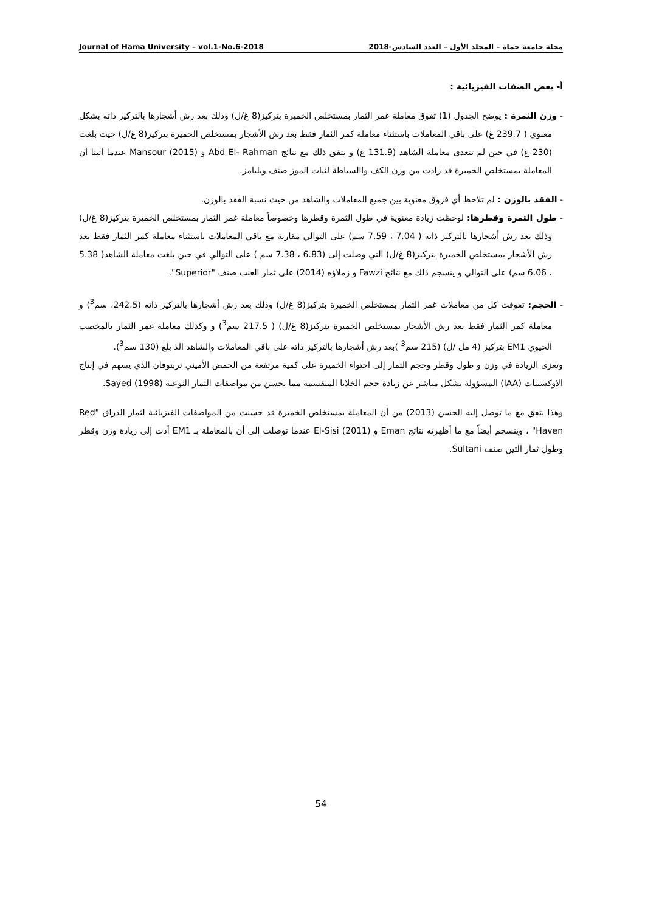Journal of Hama University – vol.1-No.6-2018 مجلة جامعة حماة – المجلد الأول – العدد السادس-2018
أ- بعض الصفات الفيزيائية :
- وزن الثمرة : يوضح الجدول (1) تفوق معاملة غمر الثمار بمستخلص الخميرة بتركيز(8 غ/ل) وذلك بعد رش أشجارها بالتركيز ذاته بشكل معنوي ( 239.7 غ) على باقي المعاملات باستثناء معاملة كمر الثمار فقط بعد رش الأشجار بمستخلص الخميرة بتركيز(8 غ/ل) حيث بلغت (230 غ) في حين لم تتعدى معاملة الشاهد (131.9 غ) و يتفق ذلك مع نتائج Abd El- Rahman و Mansour (2015) عندما أثبتا أن المعاملة بمستخلص الخميرة قد زادت من وزن الكف واالسباطة لنبات الموز صنف ويليامز.
- الفقد بالوزن : لم تلاحظ أي فروق معنوية بين جميع المعاملات والشاهد من حيث نسبة الفقد بالوزن.
- طول الثمرة وقطرها: لوحظت زيادة معنوية في طول الثمرة وقطرها وخصوصاً معاملة غمر الثمار بمستخلص الخميرة بتركيز(8 غ/ل) وذلك بعد رش أشجارها بالتركيز ذاته ( 7.04 ، 7.59 سم) على التوالي مقارنة مع باقي المعاملات باستثناء معاملة كمر الثمار فقط بعد رش الأشجار بمستخلص الخميرة بتركيز(8 غ/ل) التي وصلت إلى (6.83 ، 7.38 سم ) على التوالي في حين بلغت معاملة الشاهد( 5.38 ، 6.06 سم) على التوالي و ينسجم ذلك مع نتائج Fawzi و زملاؤه (2014) على ثمار العنب صنف "Superior".
- الحجم: تفوقت كل من معاملات غمر الثمار بمستخلص الخميرة بتركيز(8 غ/ل) وذلك بعد رش أشجارها بالتركيز ذاته (242.5، سم<sup>3</sup>) و معاملة كمر الثمار فقط بعد رش الأشجار بمستخلص الخميرة بتركيز(8 غ/ل) ( 217.5 سم<sup>3</sup>) و وكذلك معاملة غمر الثمار بالمخصب الحيوي EM1 بتركيز (4 مل /ل) (215 سم<sup>3</sup> )بعد رش أشجارها بالتركيز ذاته على باقي المعاملات والشاهد الذ بلغ (130 سم<sup>3</sup>).
وتعزى الزيادة في وزن و طول وقطر وحجم الثمار إلى احتواء الخميرة على كمية مرتفعة من الحمض الأميني تربتوفان الذي يسهم في إنتاج الاوكسينات (IAA) المسؤولة بشكل مباشر عن زيادة حجم الخلايا المنقسمة مما يحسن من مواصفات الثمار النوعية Sayed (1998).
وهذا يتفق مع ما توصل إليه الحسن (2013) من أن المعاملة بمستخلص الخميرة قد حسنت من المواصفات الفيزيائية لثمار الدراق "Red Haven" ، وينسجم أيضاً مع ما أظهرته نتائج Eman و El-Sisi (2011) عندما توصلت إلى أن بالمعاملة بـ EM1 أدت إلى زيادة وزن وقطر وطول ثمار التين صنف Sultani.
54